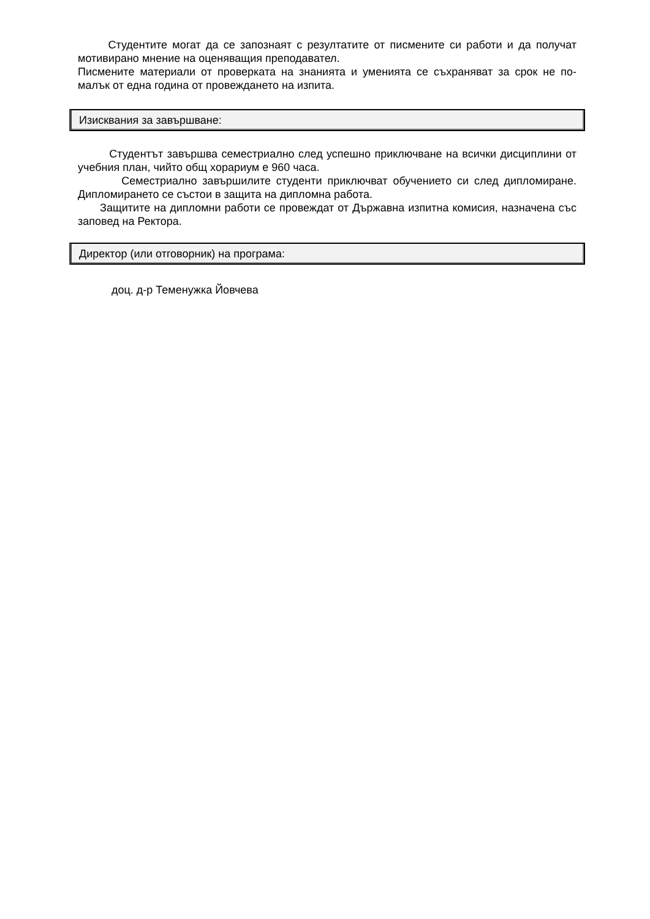Студентите могат да се запознаят с резултатите от писмените си работи и да получат мотивирано мнение на оценяващия преподавател.
Писмените материали от проверката на знанията и уменията се съхраняват за срок не по-малък от една година от провеждането на изпита.
Изисквания за завършване:
Студентът завършва семестриално след успешно приключване на всички дисциплини от учебния план, чийто общ хорариум е 960 часа.
Семестриално завършилите студенти приключват обучението си след дипломиране. Дипломирането се състои в защита на дипломна работа.
Защитите на дипломни работи се провеждат от Държавна изпитна комисия, назначена със заповед на Ректора.
Директор (или отговорник) на програма:
доц. д-р Теменужка Йовчева